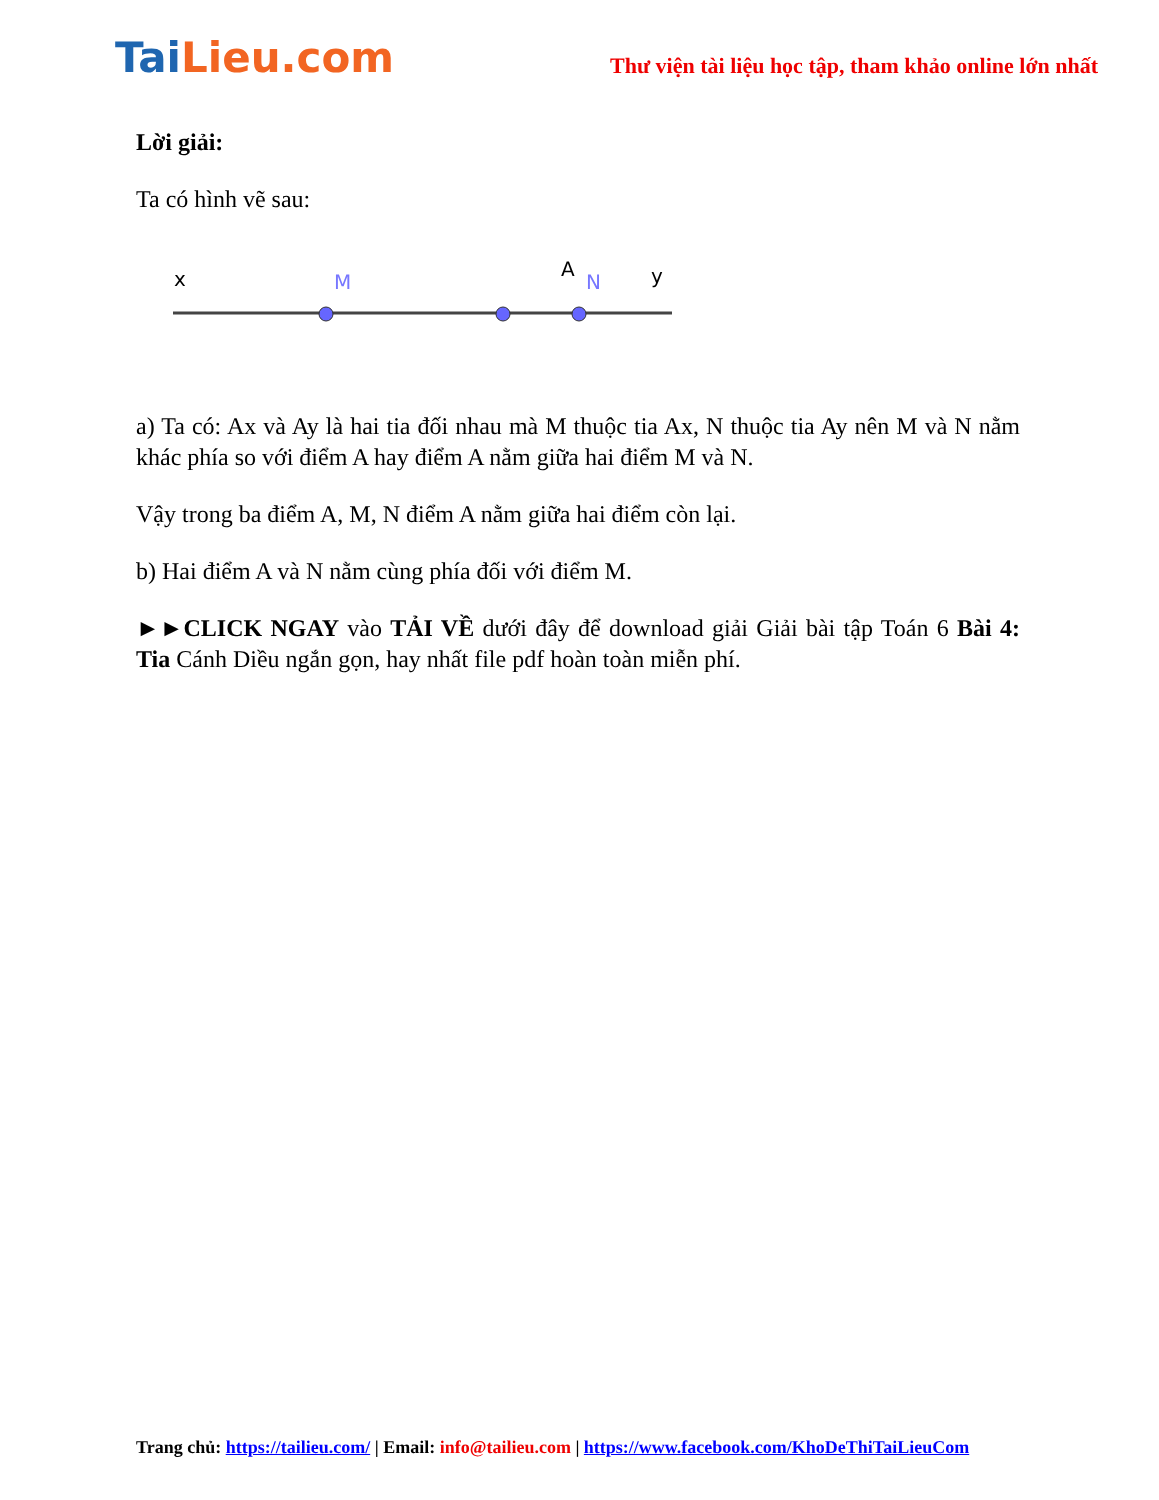TaiLieu.com
Thư viện tài liệu học tập, tham khảo online lớn nhất
Lời giải:
Ta có hình vẽ sau:
x
M
A
y
N
a) Ta có: Ax và Ay là hai tia đối nhau mà M thuộc tia Ax, N thuộc tia Ay nên M và N nằm khác phía so với điểm A hay điểm A nằm giữa hai điểm M và N.
Vậy trong ba điểm A, M, N điểm A nằm giữa hai điểm còn lại.
b) Hai điểm A và N nằm cùng phía đối với điểm M.
►►CLICK NGAY vào TẢI VỀ dưới đây để download giải Giải bài tập Toán 6 Bài 4: Tia Cánh Diều ngắn gọn, hay nhất file pdf hoàn toàn miễn phí.
Trang chủ: https://tailieu.com/ | Email: info@tailieu.com | https://www.facebook.com/KhoDeThiTaiLieuCom